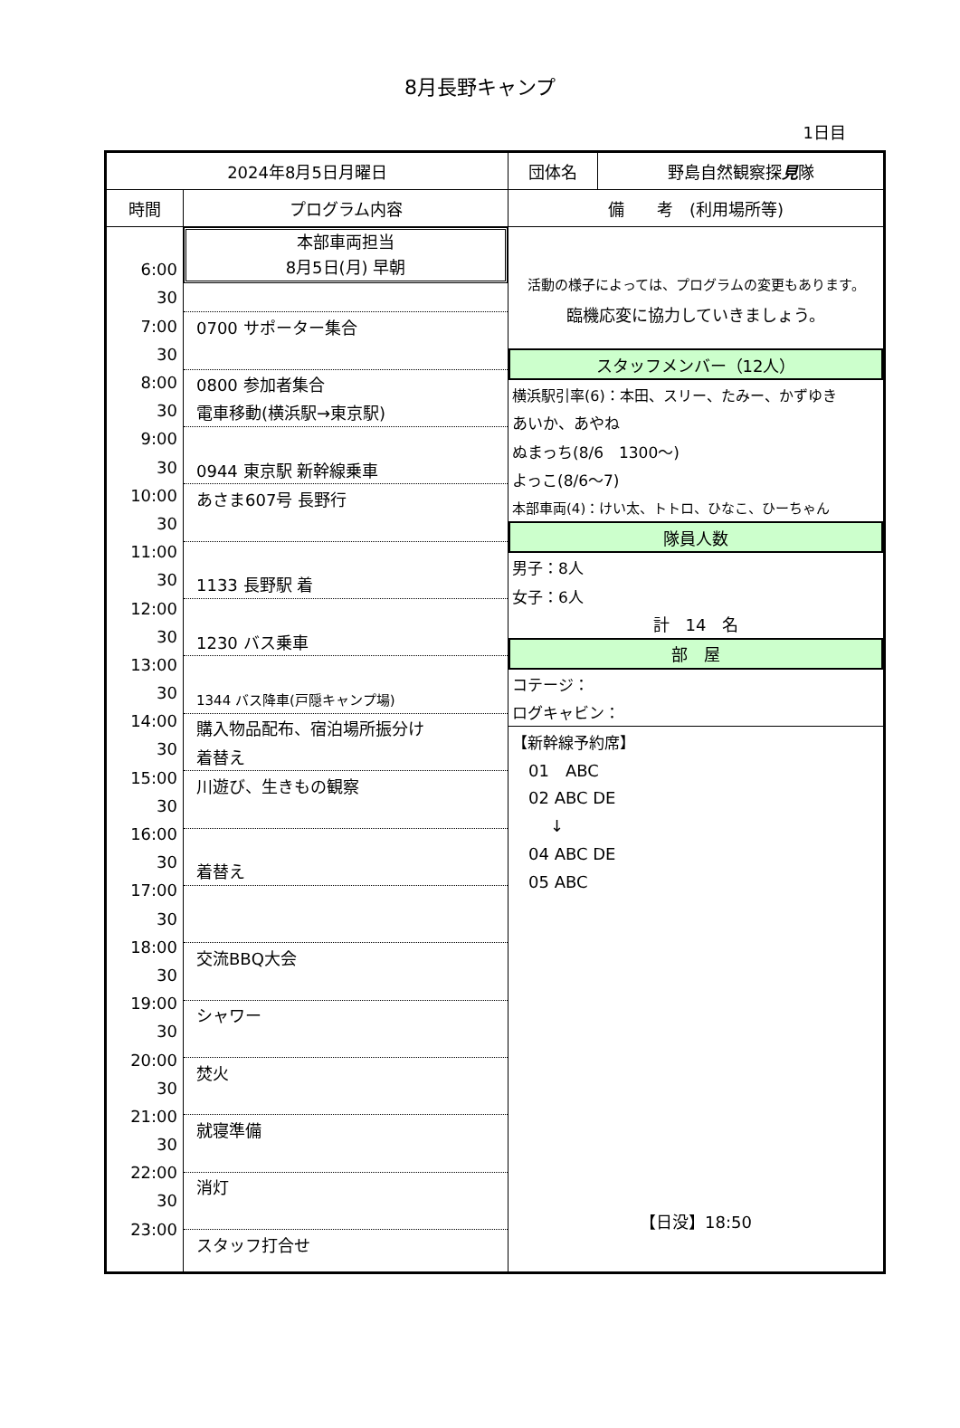8月長野キャンプ
1日目
| 2024年8月5日月曜日 | | 団体名 | 野島自然観察探 見 隊 |
| 時間 | プログラム内容 | 備 考 (利用場所等) | |
| 6:00 30 7:00 30 8:00 30 9:00 30 10:00 30 11:00 30 12:00 30 13:00 30 14:00 30 15:00 30 16:00 30 17:00 30 18:00 30 19:00 30 20:00 30 21:00 30 22:00 30 23:00 | 本部車両担当 8月5日(月) 早朝 0700 サポーター集合 0800 参加者集合 電車移動(横浜駅→東京駅) 0944 東京駅 新幹線乗車 あさま607号 長野行 1133 長野駅 着 1230 バス乗車 1344 バス降車(戸隠キャンプ場) 購入物品配布、宿泊場所振分け 着替え 川遊び、生きもの観察 着替え 交流BBQ大会 シャワー 焚火 就寝準備 消灯 スタッフ打合せ | 活動の様子によっては、プログラムの変更もあります。 臨機応変に協力していきましょう。 スタッフメンバー（12人） 横浜駅引率(6)：本田、スリー、たみー、かずゆき あいか、あやね ぬまっち(8/6 1300～) よっこ(8/6～7) 本部車両(4)：けい太、トトロ、ひなこ、ひーちゃん 隊員人数 男子：8人 女子：6人 計 14 名 部 屋 コテージ： ログキャビン： 【新幹線予約席】 01 ABC 02 ABC DE ↓ 04 ABC DE 05 ABC 【日没】18:50 | |